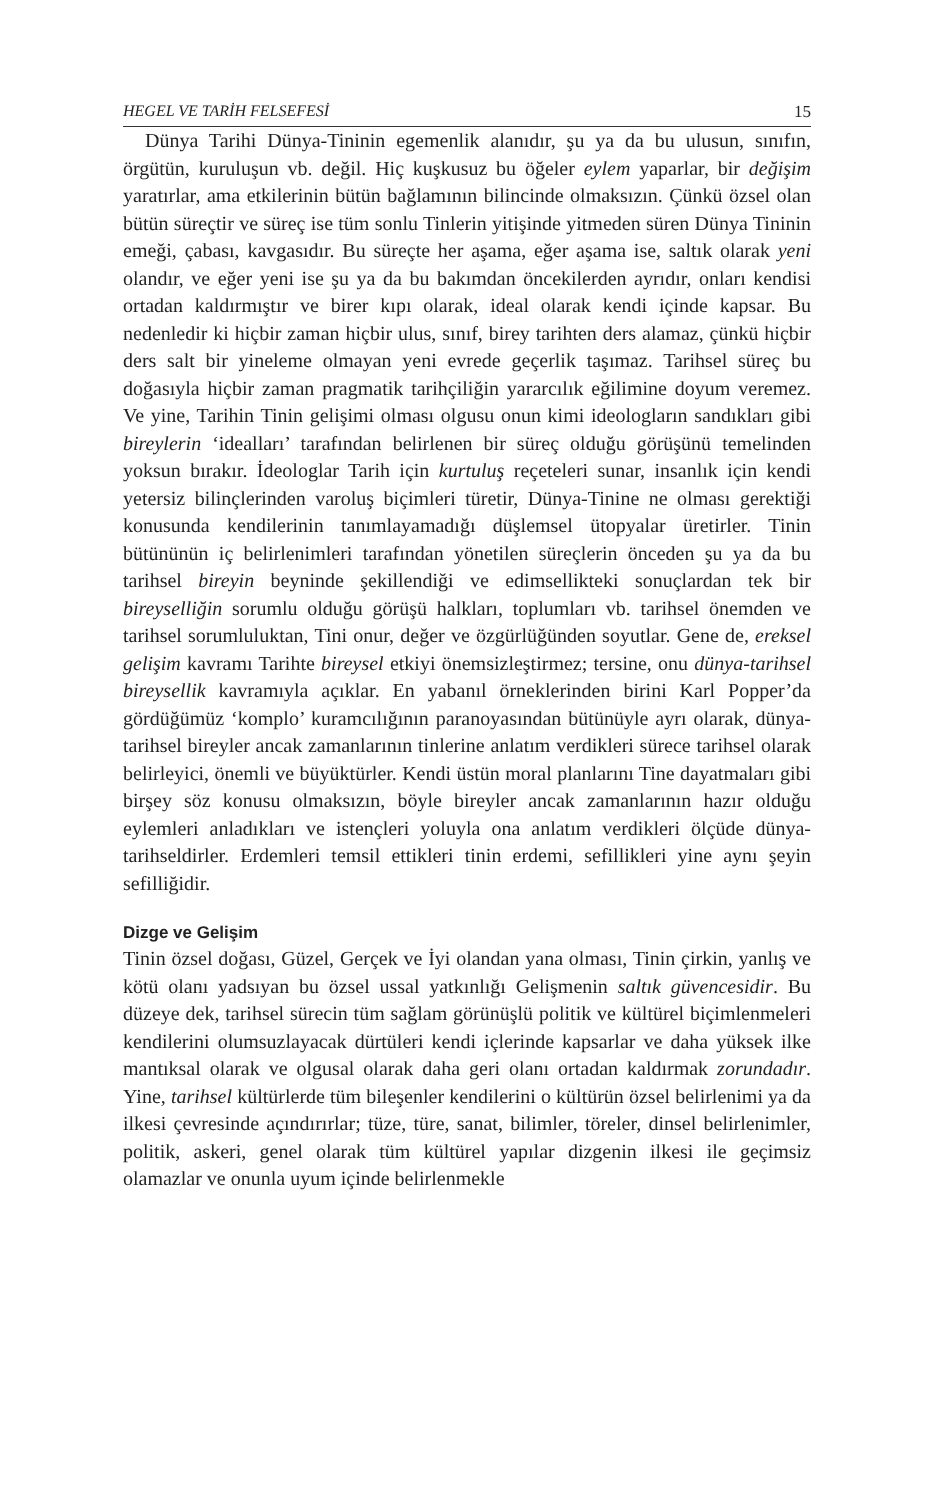HEGEL VE TARİH FELSEFESİ 15
Dünya Tarihi Dünya-Tininin egemenlik alanıdır, şu ya da bu ulusun, sınıfın, örgütün, kuruluşun vb. değil. Hiç kuşkusuz bu öğeler eylem yaparlar, bir değişim yaratırlar, ama etkilerinin bütün bağlamının bilincinde olmaksızın. Çünkü özsel olan bütün süreçtir ve süreç ise tüm sonlu Tinlerin yitişinde yitmeden süren Dünya Tininin emeği, çabası, kavgasıdır. Bu süreçte her aşama, eğer aşama ise, saltık olarak yeni olandır, ve eğer yeni ise şu ya da bu bakımdan öncekilerden ayrıdır, onları kendisi ortadan kaldırmıştır ve birer kıpı olarak, ideal olarak kendi içinde kapsar. Bu nedenledir ki hiçbir zaman hiçbir ulus, sınıf, birey tarihten ders alamaz, çünkü hiçbir ders salt bir yineleme olmayan yeni evrede geçerlik taşımaz. Tarihsel süreç bu doğasıyla hiçbir zaman pragmatik tarihçiliğin yararcılık eğilimine doyum veremez. Ve yine, Tarihin Tinin gelişimi olması olgusu onun kimi ideologların sandıkları gibi bireylerin ‘idealları’ tarafından belirlenen bir süreç olduğu görüşünü temelinden yoksun bırakır. İdeologlar Tarih için kurtuluş reçeteleri sunar, insanlık için kendi yetersiz bilinçlerinden varoluş biçimleri türetir, Dünya-Tinine ne olması gerektiği konusunda kendilerinin tanımlayamadığı düşlemsel ütopyalar üretirler. Tinin bütününün iç belirlenimleri tarafından yönetilen süreçlerin önceden şu ya da bu tarihsel bireyin beyninde şekillendiği ve edimsellikteki sonuçlardan tek bir bireyselliğin sorumlu olduğu görüşü halkları, toplumları vb. tarihsel önemden ve tarihsel sorumluluktan, Tini onur, değer ve özgürlüğünden soyutlar. Gene de, ereksel gelişim kavramı Tarihte bireysel etkiyi önemsizleştirmez; tersine, onu dünya-tarihsel bireysellik kavramıyla açıklar. En yabanıl örneklerinden birini Karl Popper’da gördüğümüz ‘komplo’ kuramcılığının paranoyasından bütünüyle ayrı olarak, dünya-tarihsel bireyler ancak zamanlarının tinlerine anlatım verdikleri sürece tarihsel olarak belirleyici, önemli ve büyüktürler. Kendi üstün moral planlarını Tine dayatmaları gibi birşey söz konusu olmaksızın, böyle bireyler ancak zamanlarının hazır olduğu eylemleri anladıkları ve istençleri yoluyla ona anlatım verdikleri ölçüde dünya-tarihseldirler. Erdemleri temsil ettikleri tinin erdemi, sefillikleri yine aynı şeyin sefilliğidir.
Dizge ve Gelişim
Tinin özsel doğası, Güzel, Gerçek ve İyi olandan yana olması, Tinin çirkin, yanlış ve kötü olanı yadsıyan bu özsel ussal yatkınlığı Gelişmenin saltık güvencesidir. Bu düzeye dek, tarihsel sürecin tüm sağlam görünüşlü politik ve kültürel biçimlenmeleri kendilerini olumsuzlayacak dürtüleri kendi içlerinde kapsarlar ve daha yüksek ilke mantıksal olarak ve olgusal olarak daha geri olanı ortadan kaldırmak zorundadır. Yine, tarihsel kültürlerde tüm bileşenler kendilerini o kültürün özsel belirlenimi ya da ilkesi çevresinde açındırırlar; tüze, türe, sanat, bilimler, töreler, dinsel belirlenimler, politik, askeri, genel olarak tüm kültürel yapılar dizgenin ilkesi ile geçimsiz olamazlar ve onunla uyum içinde belirlenmekle